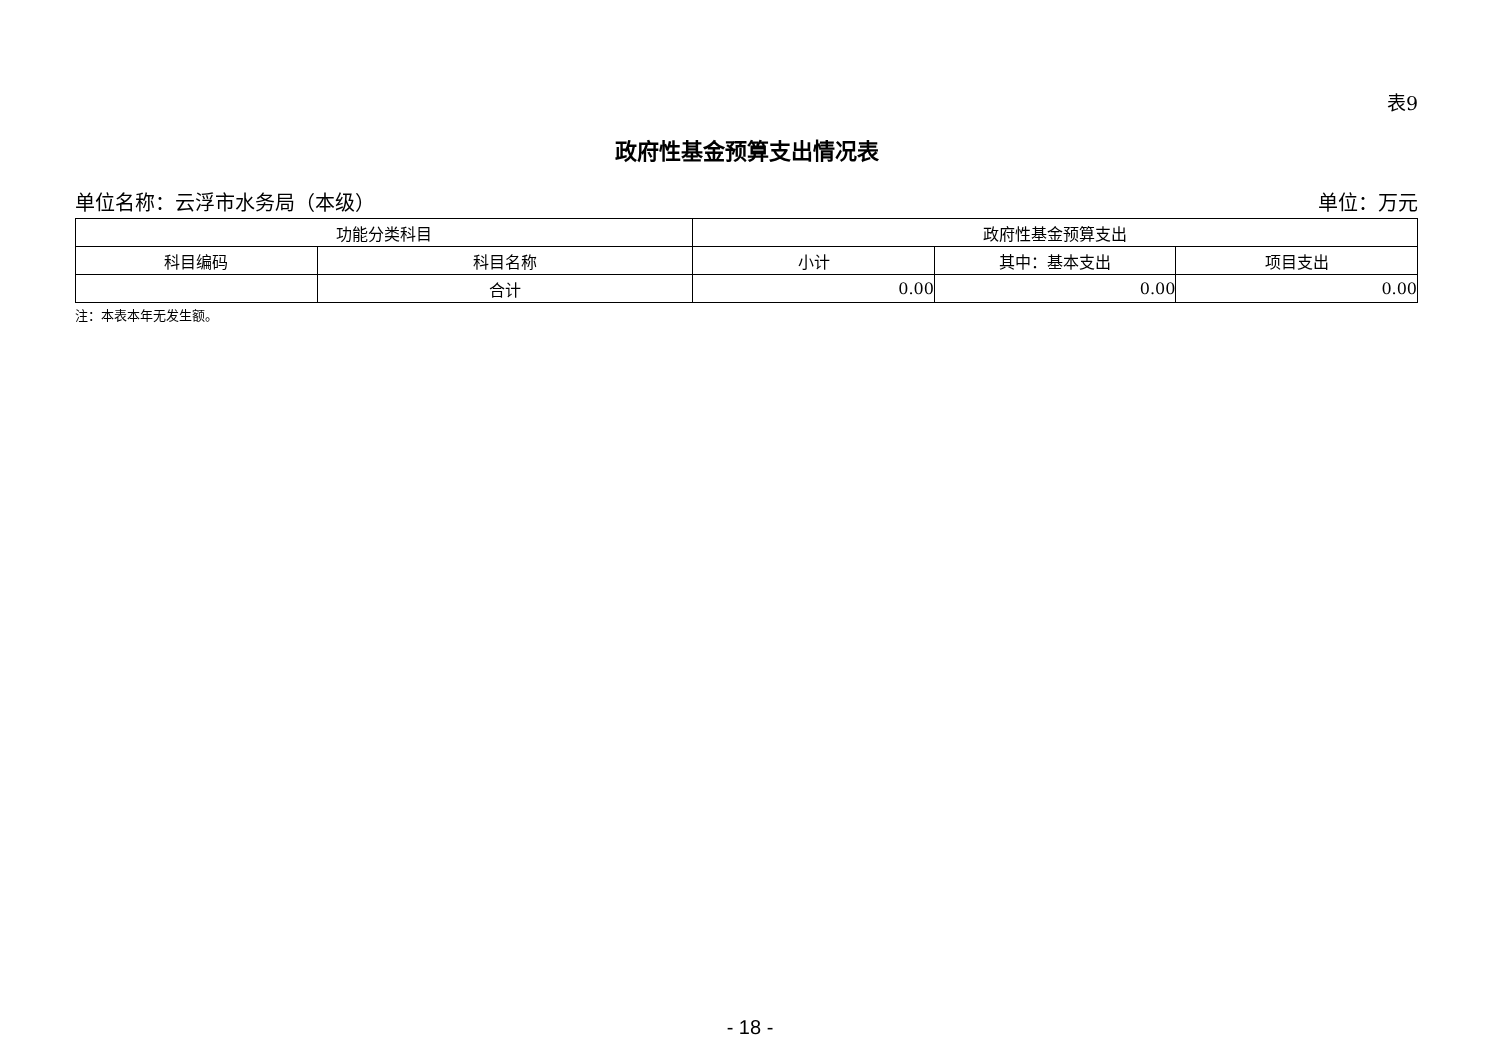表9
政府性基金预算支出情况表
单位名称：云浮市水务局（本级） 单位：万元
| 功能分类科目 | | 政府性基金预算支出 | | |
| --- | --- | --- | --- | --- |
| 科目编码 | 科目名称 | 小计 | 其中：基本支出 | 项目支出 |
| | 合计 | 0.00 | 0.00 | 0.00 |
注：本表本年无发生额。
- 18 -